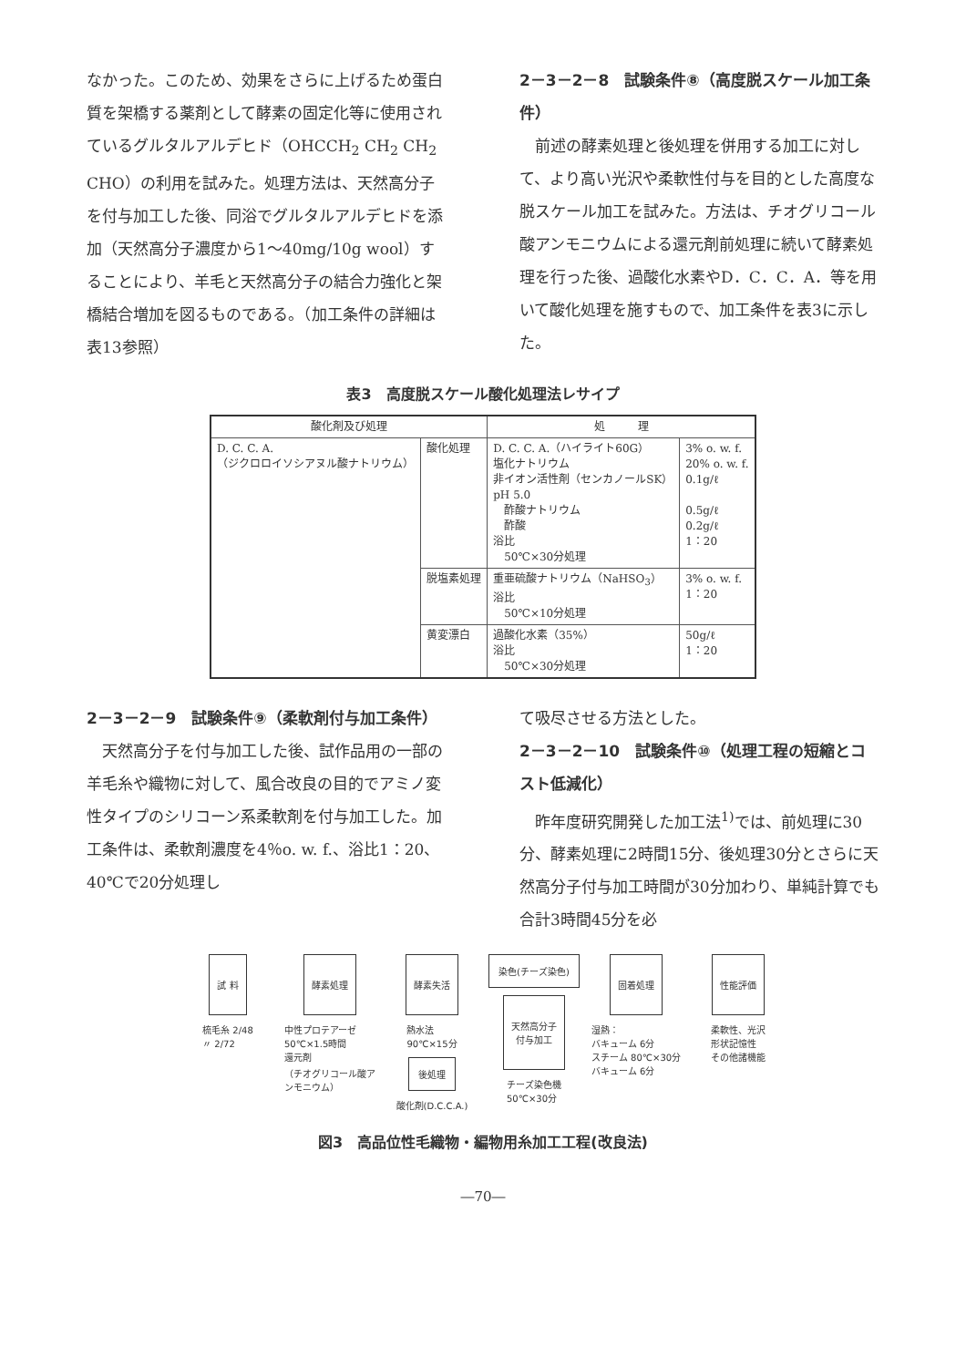なかった。このため、効果をさらに上げるため蛋白質を架橋する薬剤として酵素の固定化等に使用されているグルタルアルデヒド（OHCCH<sub>2</sub> CH<sub>2</sub> CH<sub>2</sub> CHO）の利用を試みた。処理方法は、天然高分子を付与加工した後、同浴でグルタルアルデヒドを添加（天然高分子濃度から1～40mg/10g wool）することにより、羊毛と天然高分子の結合力強化と架橋結合増加を図るものである。（加工条件の詳細は表13参照）
2－3－2－8　試験条件⑧（高度脱スケール加工条件）
前述の酵素処理と後処理を併用する加工に対して、より高い光沢や柔軟性付与を目的とした高度な脱スケール加工を試みた。方法は、チオグリコール酸アンモニウムによる還元剤前処理に続いて酵素処理を行った後、過酸化水素やD．C．C．A．等を用いて酸化処理を施すもので、加工条件を表3に示した。
表3　高度脱スケール酸化処理法レサイプ
| 酸化剤及び処理 | | 処 理 | |
| --- | --- | --- | --- |
| D. C. C. A. （ジクロロイソシアヌル酸ナトリウム） | 酸化処理 | D. C. C. A.（ハイライト60G） 塩化ナトリウム 非イオン活性剤（センカノールSK） pH 5.0 酢酸ナトリウム 酢酸 浴比 50℃×30分処理 | 3% o. w. f. 20% o. w. f. 0.1g/ℓ 0.5g/ℓ 0.2g/ℓ 1：20 |
| | 脱塩素処理 | 重亜硫酸ナトリウム（NaHSO<sub>3</sub>） 浴比 50℃×10分処理 | 3% o. w. f. 1：20 |
| | 黄変漂白 | 過酸化水素（35%） 浴比 50℃×30分処理 | 50g/ℓ 1：20 |
2－3－2－9　試験条件⑨（柔軟剤付与加工条件）
天然高分子を付与加工した後、試作品用の一部の羊毛糸や織物に対して、風合改良の目的でアミノ変性タイプのシリコーン系柔軟剤を付与加工した。加工条件は、柔軟剤濃度を4％o. w. f.、浴比1：20、40℃で20分処理し
て吸尽させる方法とした。
2－3－2－10　試験条件⑩（処理工程の短縮とコスト低減化）
昨年度研究開発した加工法<sup>1)</sup>では、前処理に30分、酵素処理に2時間15分、後処理30分とさらに天然高分子付与加工時間が30分加わり、単純計算でも合計3時間45分を必
試 料
梳毛糸 2/48
〃 2/72
酵素処理
中性プロテアーゼ
50℃×1.5時間
還元剤
（チオグリコール酸アンモニウム）
酵素失活
熱水法
90℃×15分
後処理
酸化剤(D.C.C.A.)
染色(チーズ染色)
天然高分子
付与加工
チーズ染色機
50℃×30分
固着処理
湿熱：
バキューム 6分
スチーム 80℃×30分
バキューム 6分
性能評価
柔軟性、光沢
形状記憶性
その他諸機能
図3　高品位性毛織物・編物用糸加工工程(改良法)
―70―